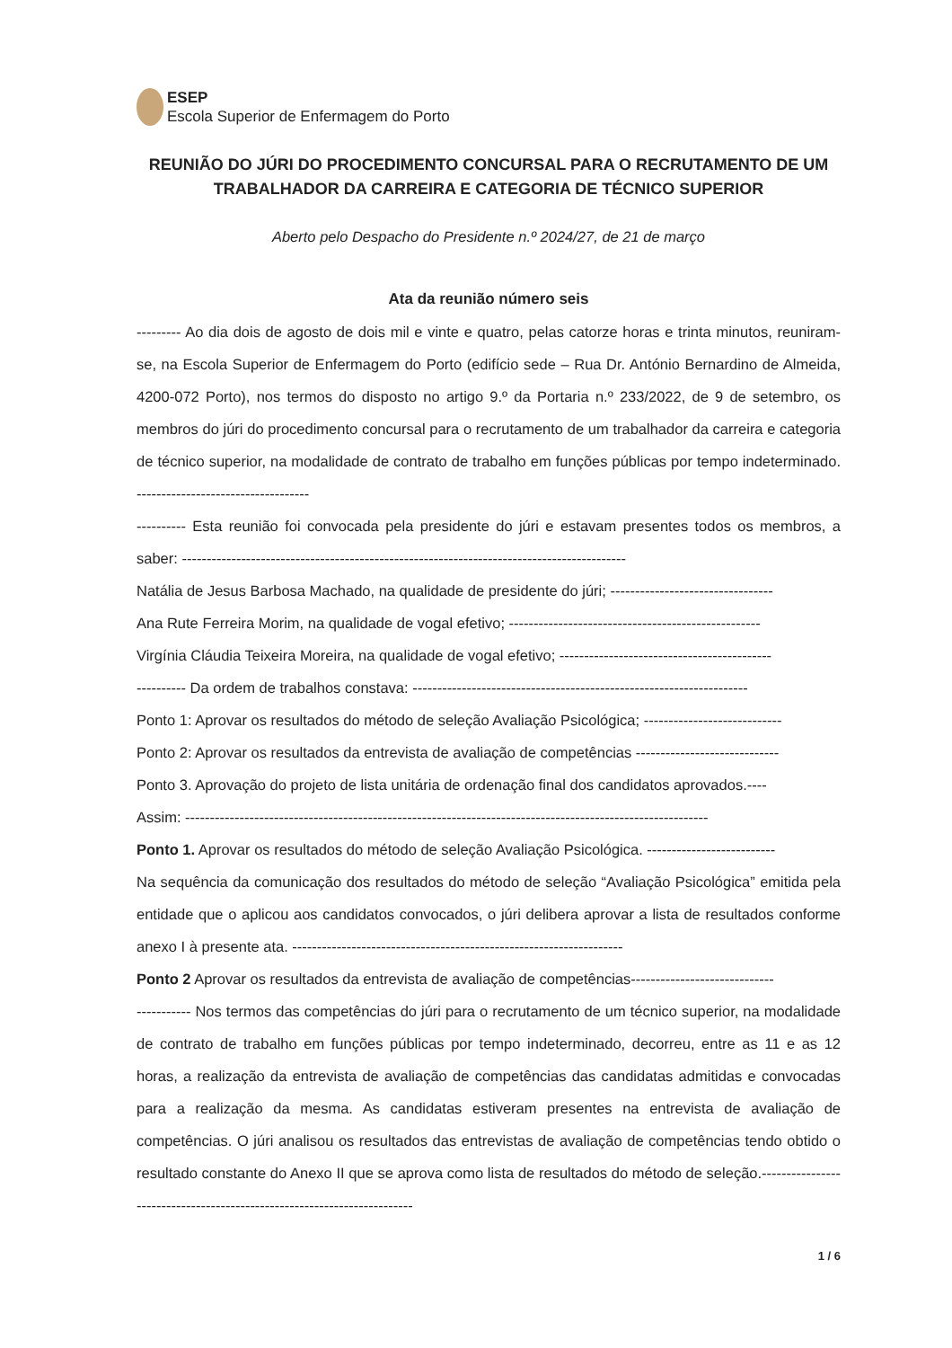ESEP
Escola Superior de Enfermagem do Porto
REUNIÃO DO JÚRI DO PROCEDIMENTO CONCURSAL PARA O RECRUTAMENTO DE UM TRABALHADOR DA CARREIRA E CATEGORIA DE TÉCNICO SUPERIOR
Aberto pelo Despacho do Presidente n.º 2024/27, de 21 de março
Ata da reunião número seis
--------- Ao dia dois de agosto de dois mil e vinte e quatro, pelas catorze horas e trinta minutos, reuniram-se, na Escola Superior de Enfermagem do Porto (edifício sede – Rua Dr. António Bernardino de Almeida, 4200-072 Porto), nos termos do disposto no artigo 9.º da Portaria n.º 233/2022, de 9 de setembro, os membros do júri do procedimento concursal para o recrutamento de um trabalhador da carreira e categoria de técnico superior, na modalidade de contrato de trabalho em funções públicas por tempo indeterminado. -----------------------------------
---------- Esta reunião foi convocada pela presidente do júri e estavam presentes todos os membros, a saber: ------------------------------------------------------------------------------------------
Natália de Jesus Barbosa Machado, na qualidade de presidente do júri; ---------------------------------
Ana Rute Ferreira Morim, na qualidade de vogal efetivo; ---------------------------------------------------
Virgínia Cláudia Teixeira Moreira, na qualidade de vogal efetivo; -------------------------------------------
---------- Da ordem de trabalhos constava: --------------------------------------------------------------------
Ponto 1: Aprovar os resultados do método de seleção Avaliação Psicológica; ----------------------------
Ponto 2: Aprovar os resultados da entrevista de avaliação de competências -----------------------------
Ponto 3. Aprovação do projeto de lista unitária de ordenação final dos candidatos aprovados.----
Assim: ----------------------------------------------------------------------------------------------------------
Ponto 1. Aprovar os resultados do método de seleção Avaliação Psicológica. --------------------------
Na sequência da comunicação dos resultados do método de seleção “Avaliação Psicológica” emitida pela entidade que o aplicou aos candidatos convocados, o júri delibera aprovar a lista de resultados conforme anexo I à presente ata. -------------------------------------------------------------------
Ponto 2 Aprovar os resultados da entrevista de avaliação de competências-----------------------------
----------- Nos termos das competências do júri para o recrutamento de um técnico superior, na modalidade de contrato de trabalho em funções públicas por tempo indeterminado, decorreu, entre as 11 e as 12 horas, a realização da entrevista de avaliação de competências das candidatas admitidas e convocadas para a realização da mesma. As candidatas estiveram presentes na entrevista de avaliação de competências. O júri analisou os resultados das entrevistas de avaliação de competências tendo obtido o resultado constante do Anexo II que se aprova como lista de resultados do método de seleção.------------------------------------------------------------------------
1 / 6